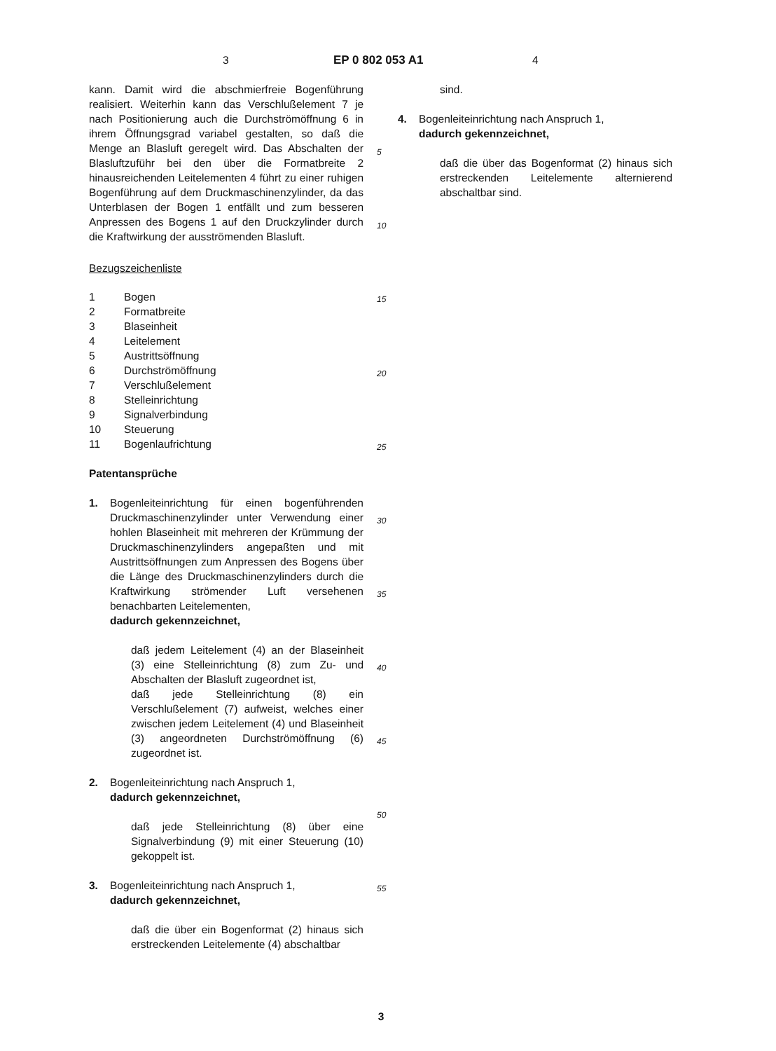3 EP 0 802 053 A1 4
kann. Damit wird die abschmierfreie Bogenführung realisiert. Weiterhin kann das Verschlußelement 7 je nach Positionierung auch die Durchströmöffnung 6 in ihrem Öffnungsgrad variabel gestalten, so daß die Menge an Blasluft geregelt wird. Das Abschalten der Blasluftzuführ bei den über die Formatbreite 2 hinausreichenden Leitelementen 4 führt zu einer ruhigen Bogenführung auf dem Druckmaschinenzylinder, da das Unterblasen der Bogen 1 entfällt und zum besseren Anpressen des Bogens 1 auf den Druckzylinder durch die Kraftwirkung der ausströmenden Blasluft.
Bezugszeichenliste
| 1 | Bogen |
| 2 | Formatbreite |
| 3 | Blaseinheit |
| 4 | Leitelement |
| 5 | Austrittsöffnung |
| 6 | Durchströmöffnung |
| 7 | Verschlußelement |
| 8 | Stelleinrichtung |
| 9 | Signalverbindung |
| 10 | Steuerung |
| 11 | Bogenlaufrichtung |
Patentansprüche
1. Bogenleiteinrichtung für einen bogenführenden Druckmaschinenzylinder unter Verwendung einer hohlen Blaseinheit mit mehreren der Krümmung der Druckmaschinenzylinders angepaßten und mit Austrittsöffnungen zum Anpressen des Bogens über die Länge des Druckmaschinenzylinders durch die Kraftwirkung strömender Luft versehenen benachbarten Leitelementen,
dadurch gekennzeichnet,
daß jedem Leitelement (4) an der Blaseinheit (3) eine Stelleinrichtung (8) zum Zu- und Abschalten der Blasluft zugeordnet ist,
daß jede Stelleinrichtung (8) ein Verschlußelement (7) aufweist, welches einer zwischen jedem Leitelement (4) und Blaseinheit (3) angeordneten Durchströmöffnung (6) zugeordnet ist.
2. Bogenleiteinrichtung nach Anspruch 1,
dadurch gekennzeichnet,
daß jede Stelleinrichtung (8) über eine Signalverbindung (9) mit einer Steuerung (10) gekoppelt ist.
3. Bogenleiteinrichtung nach Anspruch 1,
dadurch gekennzeichnet,
daß die über ein Bogenformat (2) hinaus sich erstreckenden Leitelemente (4) abschaltbar
5
10
15
20
25
30
35
40
45
50
55
sind.
4. Bogenleiteinrichtung nach Anspruch 1,
dadurch gekennzeichnet,
daß die über das Bogenformat (2) hinaus sich erstreckenden Leitelemente alternierend abschaltbar sind.
3